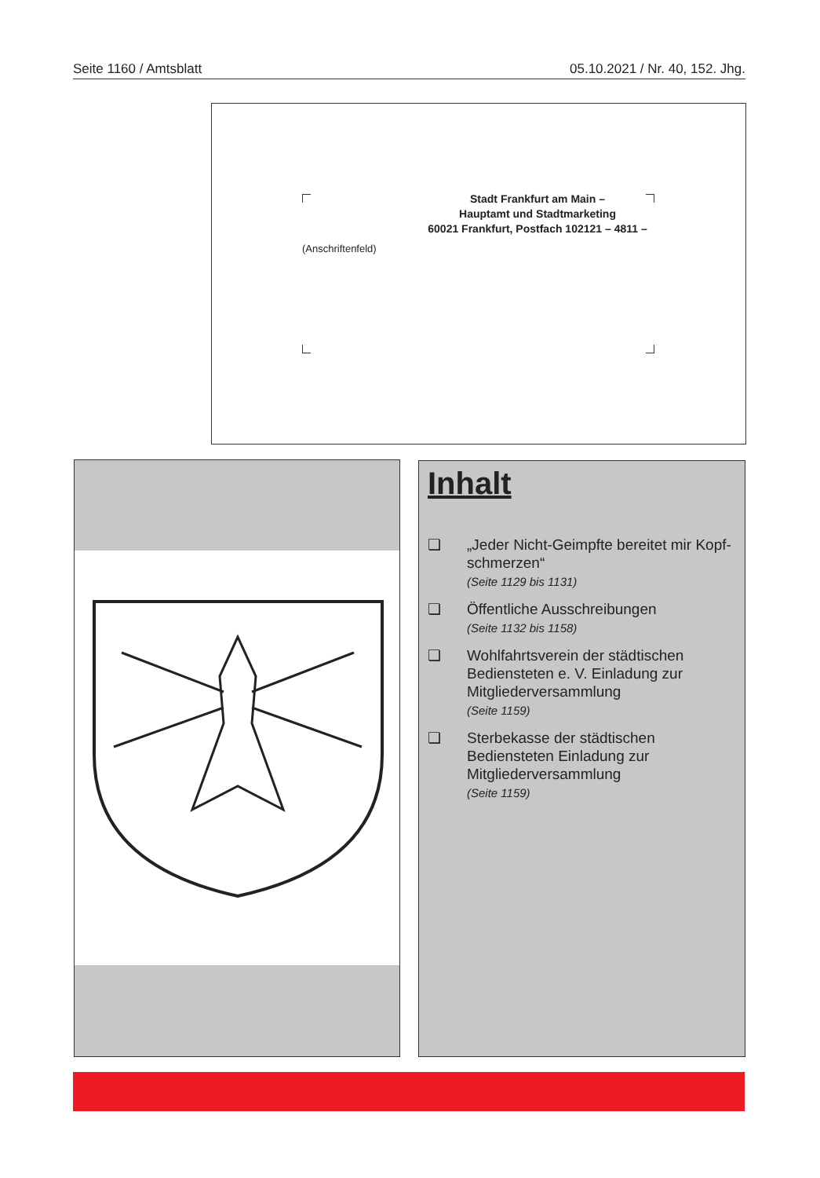Seite 1160 / Amtsblatt 05.10.2021 / Nr. 40, 152. Jhg.
Stadt Frankfurt am Main –
Hauptamt und Stadtmarketing
60021 Frankfurt, Postfach 102121 – 4811 –
(Anschriftenfeld)
Inhalt
❏ „Jeder Nicht-Geimpfte bereitet mir Kopf-schmerzen“
(Seite 1129 bis 1131)
❏ Öffentliche Ausschreibungen
(Seite 1132 bis 1158)
❏ Wohlfahrtsverein der städtischen Bediensteten e. V. Einladung zur Mitgliederversammlung
(Seite 1159)
❏ Sterbekasse der städtischen Bediensteten Einladung zur Mitgliederversammlung
(Seite 1159)